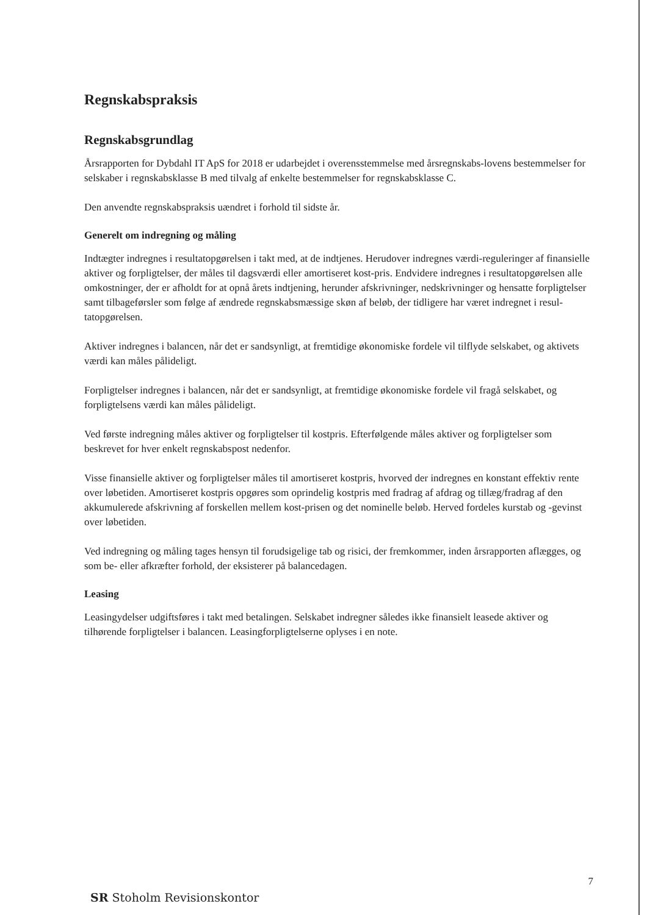Regnskabspraksis
Regnskabsgrundlag
Årsrapporten for Dybdahl IT ApS for 2018 er udarbejdet i overensstemmelse med årsregnskabs-lovens bestemmelser for selskaber i regnskabsklasse B med tilvalg af enkelte bestemmelser for regnskabsklasse C.
Den anvendte regnskabspraksis uændret i forhold til sidste år.
Generelt om indregning og måling
Indtægter indregnes i resultatopgørelsen i takt med, at de indtjenes. Herudover indregnes værdi-reguleringer af finansielle aktiver og forpligtelser, der måles til dagsværdi eller amortiseret kost-pris. Endvidere indregnes i resultatopgørelsen alle omkostninger, der er afholdt for at opnå årets indtjening, herunder afskrivninger, nedskrivninger og hensatte forpligtelser samt tilbageførsler som følge af ændrede regnskabsmæssige skøn af beløb, der tidligere har været indregnet i resul-tatopgørelsen.
Aktiver indregnes i balancen, når det er sandsynligt, at fremtidige økonomiske fordele vil tilflyde selskabet, og aktivets værdi kan måles pålideligt.
Forpligtelser indregnes i balancen, når det er sandsynligt, at fremtidige økonomiske fordele vil fragå selskabet, og forpligtelsens værdi kan måles pålideligt.
Ved første indregning måles aktiver og forpligtelser til kostpris. Efterfølgende måles aktiver og forpligtelser som beskrevet for hver enkelt regnskabspost nedenfor.
Visse finansielle aktiver og forpligtelser måles til amortiseret kostpris, hvorved der indregnes en konstant effektiv rente over løbetiden. Amortiseret kostpris opgøres som oprindelig kostpris med fradrag af afdrag og tillæg/fradrag af den akkumulerede afskrivning af forskellen mellem kost-prisen og det nominelle beløb. Herved fordeles kurstab og -gevinst over løbetiden.
Ved indregning og måling tages hensyn til forudsigelige tab og risici, der fremkommer, inden årsrapporten aflægges, og som be- eller afkræfter forhold, der eksisterer på balancedagen.
Leasing
Leasingydelser udgiftsføres i takt med betalingen. Selskabet indregner således ikke finansielt leasede aktiver og tilhørende forpligtelser i balancen. Leasingforpligtelserne oplyses i en note.
7
SR Stoholm Revisionskontor